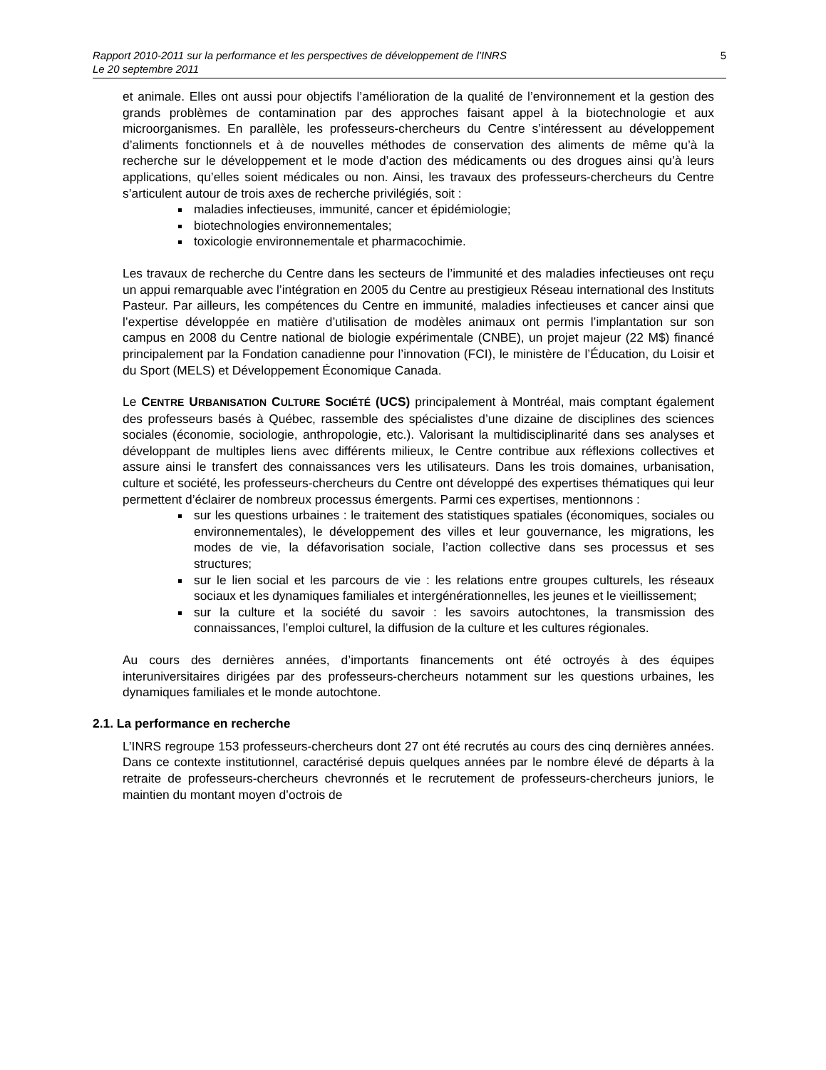Rapport 2010-2011 sur la performance et les perspectives de développement de l’INRS
Le 20 septembre 2011
5
et animale. Elles ont aussi pour objectifs l’amélioration de la qualité de l’environnement et la gestion des grands problèmes de contamination par des approches faisant appel à la biotechnologie et aux microorganismes. En parallèle, les professeurs-chercheurs du Centre s’intéressent au développement d’aliments fonctionnels et à de nouvelles méthodes de conservation des aliments de même qu’à la recherche sur le développement et le mode d’action des médicaments ou des drogues ainsi qu’à leurs applications, qu’elles soient médicales ou non. Ainsi, les travaux des professeurs-chercheurs du Centre s’articulent autour de trois axes de recherche privilégiés, soit :
maladies infectieuses, immunité, cancer et épidémiologie;
biotechnologies environnementales;
toxicologie environnementale et pharmacochimie.
Les travaux de recherche du Centre dans les secteurs de l’immunité et des maladies infectieuses ont reçu un appui remarquable avec l’intégration en 2005 du Centre au prestigieux Réseau international des Instituts Pasteur. Par ailleurs, les compétences du Centre en immunité, maladies infectieuses et cancer ainsi que l’expertise développée en matière d’utilisation de modèles animaux ont permis l’implantation sur son campus en 2008 du Centre national de biologie expérimentale (CNBE), un projet majeur (22 M$) financé principalement par la Fondation canadienne pour l’innovation (FCI), le ministère de l’Éducation, du Loisir et du Sport (MELS) et Développement Économique Canada.
Le CENTRE URBANISATION CULTURE SOCIÉTÉ (UCS) principalement à Montréal, mais comptant également des professeurs basés à Québec, rassemble des spécialistes d’une dizaine de disciplines des sciences sociales (économie, sociologie, anthropologie, etc.). Valorisant la multidisciplinarité dans ses analyses et développant de multiples liens avec différents milieux, le Centre contribue aux réflexions collectives et assure ainsi le transfert des connaissances vers les utilisateurs. Dans les trois domaines, urbanisation, culture et société, les professeurs-chercheurs du Centre ont développé des expertises thématiques qui leur permettent d’éclairer de nombreux processus émergents. Parmi ces expertises, mentionnons :
sur les questions urbaines : le traitement des statistiques spatiales (économiques, sociales ou environnementales), le développement des villes et leur gouvernance, les migrations, les modes de vie, la défavorisation sociale, l’action collective dans ses processus et ses structures;
sur le lien social et les parcours de vie : les relations entre groupes culturels, les réseaux sociaux et les dynamiques familiales et intergénérationnelles, les jeunes et le vieillissement;
sur la culture et la société du savoir : les savoirs autochtones, la transmission des connaissances, l’emploi culturel, la diffusion de la culture et les cultures régionales.
Au cours des dernières années, d’importants financements ont été octroyés à des équipes interuniversitaires dirigées par des professeurs-chercheurs notamment sur les questions urbaines, les dynamiques familiales et le monde autochtone.
2.1. La performance en recherche
L’INRS regroupe 153 professeurs-chercheurs dont 27 ont été recrutés au cours des cinq dernières années. Dans ce contexte institutionnel, caractérisé depuis quelques années par le nombre élevé de départs à la retraite de professeurs-chercheurs chevronnés et le recrutement de professeurs-chercheurs juniors, le maintien du montant moyen d’octrois de